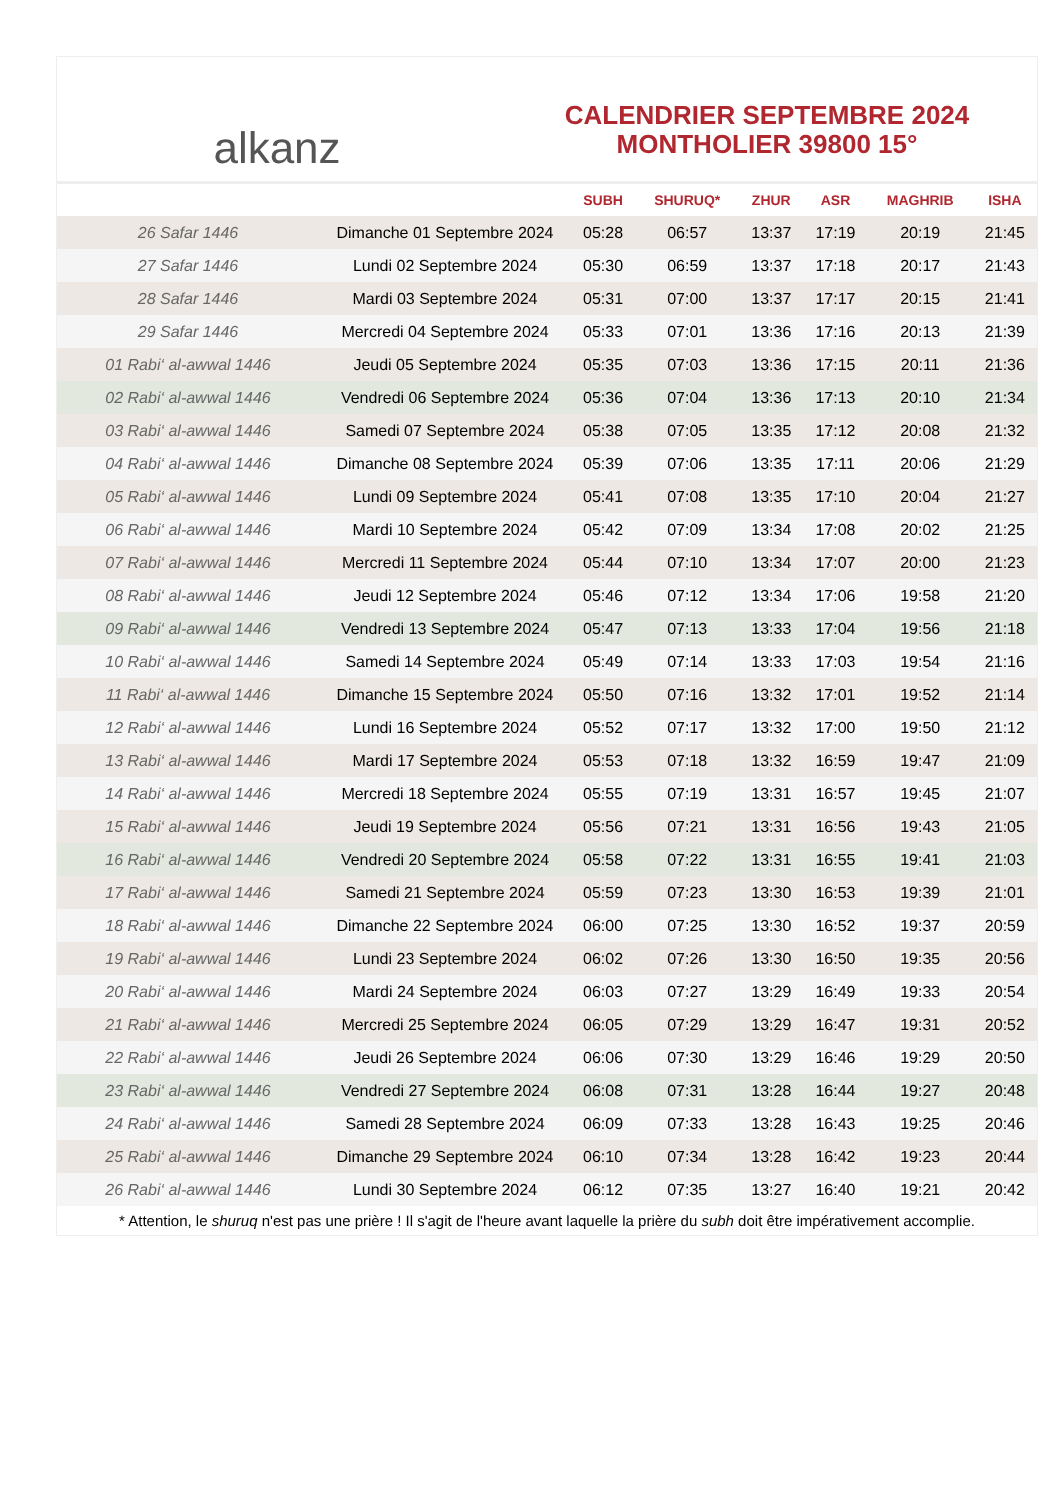alkanz
CALENDRIER SEPTEMBRE 2024
MONTHOLIER 39800 15°
| | | SUBH | SHURUQ* | ZHUR | ASR | MAGHRIB | ISHA |
| --- | --- | --- | --- | --- | --- | --- | --- |
| 26 Safar 1446 | Dimanche 01 Septembre 2024 | 05:28 | 06:57 | 13:37 | 17:19 | 20:19 | 21:45 |
| 27 Safar 1446 | Lundi 02 Septembre 2024 | 05:30 | 06:59 | 13:37 | 17:18 | 20:17 | 21:43 |
| 28 Safar 1446 | Mardi 03 Septembre 2024 | 05:31 | 07:00 | 13:37 | 17:17 | 20:15 | 21:41 |
| 29 Safar 1446 | Mercredi 04 Septembre 2024 | 05:33 | 07:01 | 13:36 | 17:16 | 20:13 | 21:39 |
| 01 Rabi‘ al-awwal 1446 | Jeudi 05 Septembre 2024 | 05:35 | 07:03 | 13:36 | 17:15 | 20:11 | 21:36 |
| 02 Rabi‘ al-awwal 1446 | Vendredi 06 Septembre 2024 | 05:36 | 07:04 | 13:36 | 17:13 | 20:10 | 21:34 |
| 03 Rabi‘ al-awwal 1446 | Samedi 07 Septembre 2024 | 05:38 | 07:05 | 13:35 | 17:12 | 20:08 | 21:32 |
| 04 Rabi‘ al-awwal 1446 | Dimanche 08 Septembre 2024 | 05:39 | 07:06 | 13:35 | 17:11 | 20:06 | 21:29 |
| 05 Rabi‘ al-awwal 1446 | Lundi 09 Septembre 2024 | 05:41 | 07:08 | 13:35 | 17:10 | 20:04 | 21:27 |
| 06 Rabi‘ al-awwal 1446 | Mardi 10 Septembre 2024 | 05:42 | 07:09 | 13:34 | 17:08 | 20:02 | 21:25 |
| 07 Rabi‘ al-awwal 1446 | Mercredi 11 Septembre 2024 | 05:44 | 07:10 | 13:34 | 17:07 | 20:00 | 21:23 |
| 08 Rabi‘ al-awwal 1446 | Jeudi 12 Septembre 2024 | 05:46 | 07:12 | 13:34 | 17:06 | 19:58 | 21:20 |
| 09 Rabi‘ al-awwal 1446 | Vendredi 13 Septembre 2024 | 05:47 | 07:13 | 13:33 | 17:04 | 19:56 | 21:18 |
| 10 Rabi‘ al-awwal 1446 | Samedi 14 Septembre 2024 | 05:49 | 07:14 | 13:33 | 17:03 | 19:54 | 21:16 |
| 11 Rabi‘ al-awwal 1446 | Dimanche 15 Septembre 2024 | 05:50 | 07:16 | 13:32 | 17:01 | 19:52 | 21:14 |
| 12 Rabi‘ al-awwal 1446 | Lundi 16 Septembre 2024 | 05:52 | 07:17 | 13:32 | 17:00 | 19:50 | 21:12 |
| 13 Rabi‘ al-awwal 1446 | Mardi 17 Septembre 2024 | 05:53 | 07:18 | 13:32 | 16:59 | 19:47 | 21:09 |
| 14 Rabi‘ al-awwal 1446 | Mercredi 18 Septembre 2024 | 05:55 | 07:19 | 13:31 | 16:57 | 19:45 | 21:07 |
| 15 Rabi‘ al-awwal 1446 | Jeudi 19 Septembre 2024 | 05:56 | 07:21 | 13:31 | 16:56 | 19:43 | 21:05 |
| 16 Rabi‘ al-awwal 1446 | Vendredi 20 Septembre 2024 | 05:58 | 07:22 | 13:31 | 16:55 | 19:41 | 21:03 |
| 17 Rabi‘ al-awwal 1446 | Samedi 21 Septembre 2024 | 05:59 | 07:23 | 13:30 | 16:53 | 19:39 | 21:01 |
| 18 Rabi‘ al-awwal 1446 | Dimanche 22 Septembre 2024 | 06:00 | 07:25 | 13:30 | 16:52 | 19:37 | 20:59 |
| 19 Rabi‘ al-awwal 1446 | Lundi 23 Septembre 2024 | 06:02 | 07:26 | 13:30 | 16:50 | 19:35 | 20:56 |
| 20 Rabi‘ al-awwal 1446 | Mardi 24 Septembre 2024 | 06:03 | 07:27 | 13:29 | 16:49 | 19:33 | 20:54 |
| 21 Rabi‘ al-awwal 1446 | Mercredi 25 Septembre 2024 | 06:05 | 07:29 | 13:29 | 16:47 | 19:31 | 20:52 |
| 22 Rabi‘ al-awwal 1446 | Jeudi 26 Septembre 2024 | 06:06 | 07:30 | 13:29 | 16:46 | 19:29 | 20:50 |
| 23 Rabi‘ al-awwal 1446 | Vendredi 27 Septembre 2024 | 06:08 | 07:31 | 13:28 | 16:44 | 19:27 | 20:48 |
| 24 Rabi‘ al-awwal 1446 | Samedi 28 Septembre 2024 | 06:09 | 07:33 | 13:28 | 16:43 | 19:25 | 20:46 |
| 25 Rabi‘ al-awwal 1446 | Dimanche 29 Septembre 2024 | 06:10 | 07:34 | 13:28 | 16:42 | 19:23 | 20:44 |
| 26 Rabi‘ al-awwal 1446 | Lundi 30 Septembre 2024 | 06:12 | 07:35 | 13:27 | 16:40 | 19:21 | 20:42 |
* Attention, le shuruq n'est pas une prière ! Il s'agit de l'heure avant laquelle la prière du subh doit être impérativement accomplie.